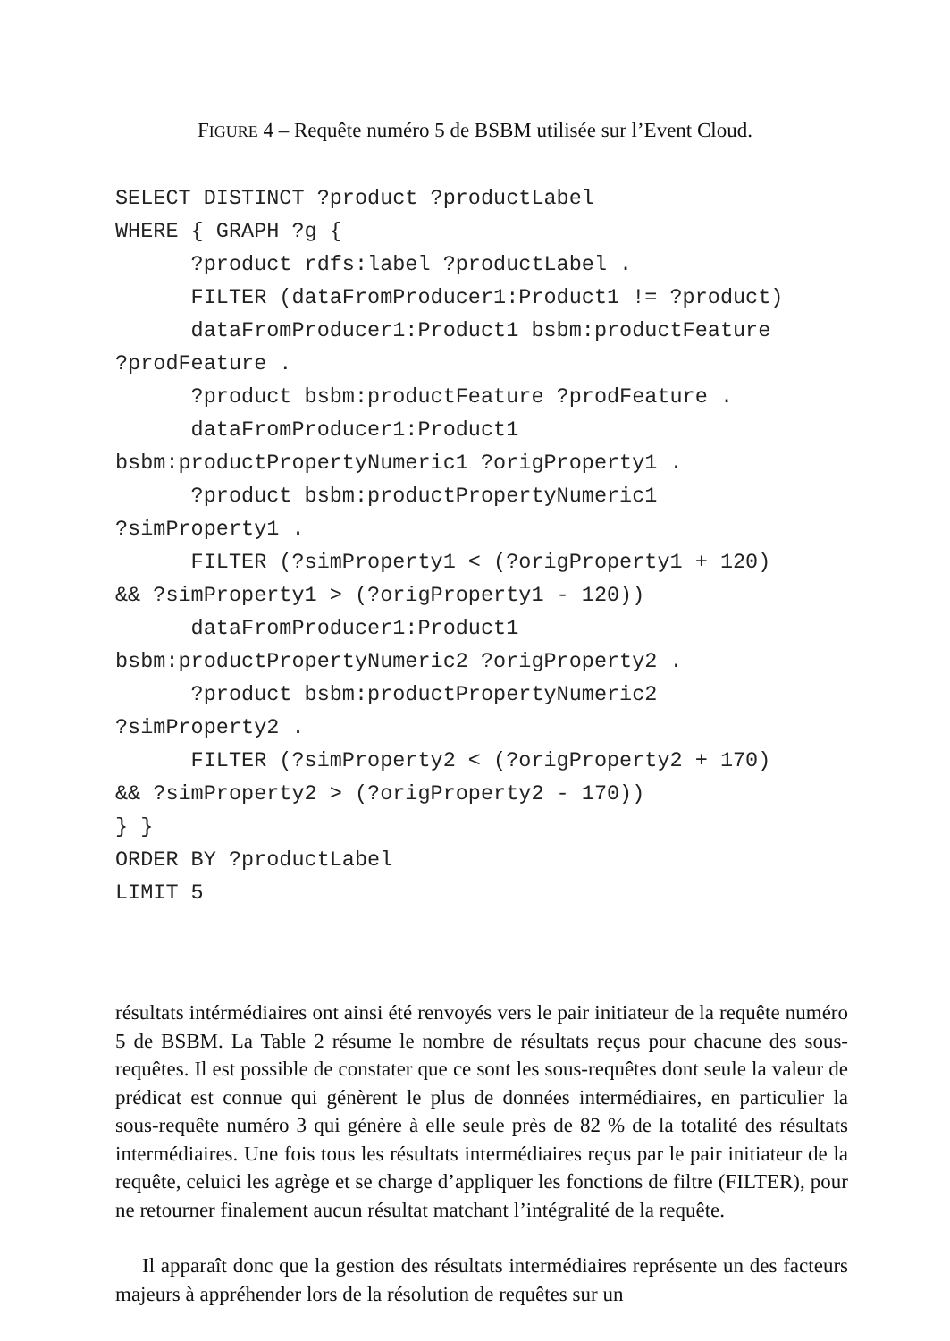FIGURE 4 – Requête numéro 5 de BSBM utilisée sur l’Event Cloud.
SELECT DISTINCT ?product ?productLabel
WHERE { GRAPH ?g {
      ?product rdfs:label ?productLabel .
      FILTER (dataFromProducer1:Product1 != ?product)
      dataFromProducer1:Product1 bsbm:productFeature
?prodFeature .
      ?product bsbm:productFeature ?prodFeature .
      dataFromProducer1:Product1
bsbm:productPropertyNumeric1 ?origProperty1 .
      ?product bsbm:productPropertyNumeric1
?simProperty1 .
      FILTER (?simProperty1 < (?origProperty1 + 120)
&& ?simProperty1 > (?origProperty1 - 120))
      dataFromProducer1:Product1
bsbm:productPropertyNumeric2 ?origProperty2 .
      ?product bsbm:productPropertyNumeric2
?simProperty2 .
      FILTER (?simProperty2 < (?origProperty2 + 170)
&& ?simProperty2 > (?origProperty2 - 170))
} }
ORDER BY ?productLabel
LIMIT 5
résultats intérmédiaires ont ainsi été renvoyés vers le pair initiateur de la requête numéro 5 de BSBM. La Table 2 résume le nombre de résultats reçus pour chacune des sous-requêtes. Il est possible de constater que ce sont les sous-requêtes dont seule la valeur de prédicat est connue qui génèrent le plus de données intermédiaires, en particulier la sous-requête numéro 3 qui génère à elle seule près de 82 % de la totalité des résultats intermédiaires. Une fois tous les résultats intermédiaires reçus par le pair initiateur de la requête, celuici les agrège et se charge d’appliquer les fonctions de filtre (FILTER), pour ne retourner finalement aucun résultat matchant l’intégralité de la requête.
Il apparaît donc que la gestion des résultats intermédiaires représente un des facteurs majeurs à appréhender lors de la résolution de requêtes sur un